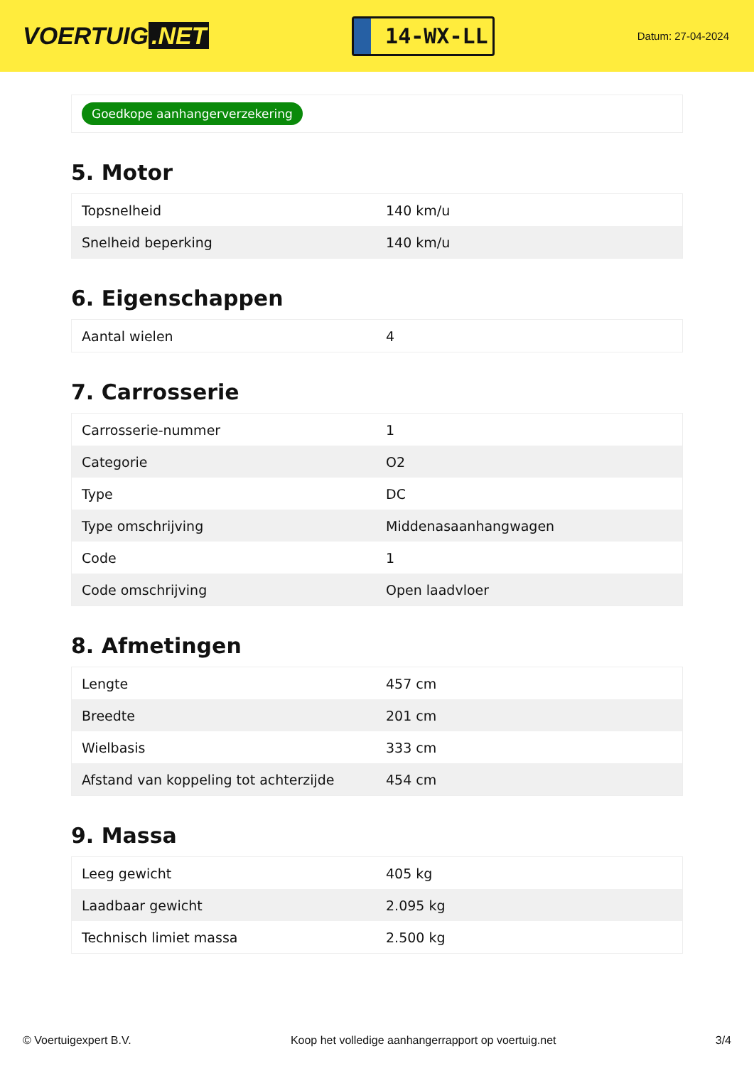VOERTUIG.NET
14-WX-LL
Datum: 27-04-2024
Goedkope aanhangerverzekering
5. Motor
| Topsnelheid | 140 km/u |
| Snelheid beperking | 140 km/u |
6. Eigenschappen
| Aantal wielen | 4 |
7. Carrosserie
| Carrosserie-nummer | 1 |
| Categorie | O2 |
| Type | DC |
| Type omschrijving | Middenasaanhangwagen |
| Code | 1 |
| Code omschrijving | Open laadvloer |
8. Afmetingen
| Lengte | 457 cm |
| Breedte | 201 cm |
| Wielbasis | 333 cm |
| Afstand van koppeling tot achterzijde | 454 cm |
9. Massa
| Leeg gewicht | 405 kg |
| Laadbaar gewicht | 2.095 kg |
| Technisch limiet massa | 2.500 kg |
© Voertuigexpert B.V. Koop het volledige aanhangerrapport op voertuig.net 3/4